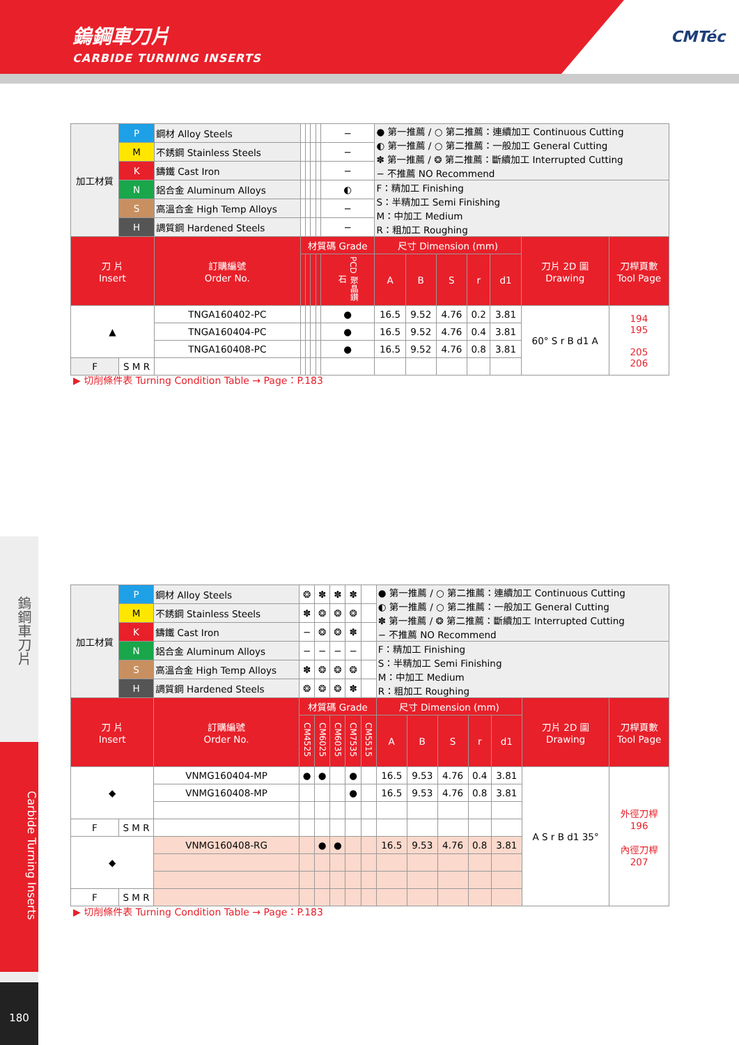鎢鋼車刀片
CARBIDE TURNING INSERTS
CMTéc
鎢鋼車刀片
Carbide Turning Inserts
180
| 加工材質 | P | 鋼材 Alloy Steels | | | | | − | ● 第一推薦 / ○ 第二推薦：連續加工 Continuous Cutting ◐ 第一推薦 / ○ 第二推薦：一般加工 General Cutting ✽ 第一推薦 / ❂ 第二推薦：斷續加工 Interrupted Cutting − 不推薦 NO Recommend | | | | | | |
| | M | 不銹鋼 Stainless Steels | | | | | − | | | | | | | |
| | K | 鑄鐵 Cast Iron | | | | | − | | | | | | | |
| | N | 鋁合金 Aluminum Alloys | | | | | ◐ | F：精加工 Finishing S：半精加工 Semi Finishing M：中加工 Medium R：粗加工 Roughing | | | | | | |
| | S | 高溫合金 High Temp Alloys | | | | | − | | | | | | | |
| | H | 調質鋼 Hardened Steels | | | | | − | | | | | | | |
| 刀 片 Insert | | 訂購編號 Order No. | 材質碼 Grade | | | | | 尺寸 Dimension (mm) | | | | | 刀片 2D 圖 Drawing | 刀桿頁數 Tool Page |
| | | | | | | | PCD 聚晶鑽石 | A | B | S | r | d1 | | |
| ▲ | | TNGA160402-PC | | | | | ● | 16.5 | 9.52 | 4.76 | 0.2 | 3.81 | 60° S r B d1 A | 194 195 205 206 |
| | | TNGA160404-PC | | | | | ● | 16.5 | 9.52 | 4.76 | 0.4 | 3.81 | | |
| | | TNGA160408-PC | | | | | ● | 16.5 | 9.52 | 4.76 | 0.8 | 3.81 | | |
| F | S M R | | | | | | | | | | | | | |
▶ 切削條件表 Turning Condition Table → Page：P.183
| 加工材質 | P | 鋼材 Alloy Steels | ❂ | ✽ | ✽ | ✽ | | ● 第一推薦 / ○ 第二推薦：連續加工 Continuous Cutting ◐ 第一推薦 / ○ 第二推薦：一般加工 General Cutting ✽ 第一推薦 / ❂ 第二推薦：斷續加工 Interrupted Cutting − 不推薦 NO Recommend | | | | | | |
| | M | 不銹鋼 Stainless Steels | ✽ | ❂ | ❂ | ❂ | | | | | | | | |
| | K | 鑄鐵 Cast Iron | − | ❂ | ❂ | ✽ | | | | | | | | |
| | N | 鋁合金 Aluminum Alloys | − | − | − | − | | F：精加工 Finishing S：半精加工 Semi Finishing M：中加工 Medium R：粗加工 Roughing | | | | | | |
| | S | 高溫合金 High Temp Alloys | ✽ | ❂ | ❂ | ❂ | | | | | | | | |
| | H | 調質鋼 Hardened Steels | ❂ | ❂ | ❂ | ✽ | | | | | | | | |
| 刀 片 Insert | | 訂購編號 Order No. | 材質碼 Grade | | | | | 尺寸 Dimension (mm) | | | | | 刀片 2D 圖 Drawing | 刀桿頁數 Tool Page |
| | | | CM4525 | CM6025 | CM6035 | CM7535 | CM5515 | A | B | S | r | d1 | | |
| ◆ | | VNMG160404-MP | ● | ● | | ● | | 16.5 | 9.53 | 4.76 | 0.4 | 3.81 | A S r B d1 35° | 外徑刀桿 196 內徑刀桿 207 |
| | | VNMG160408-MP | | | | ● | | 16.5 | 9.53 | 4.76 | 0.8 | 3.81 | | |
| F | S M R | | | | | | | | | | | | | |
| ◆ | | VNMG160408-RG | | ● | ● | | | 16.5 | 9.53 | 4.76 | 0.8 | 3.81 | | |
| F | S M R | | | | | | | | | | | | | |
▶ 切削條件表 Turning Condition Table → Page：P.183